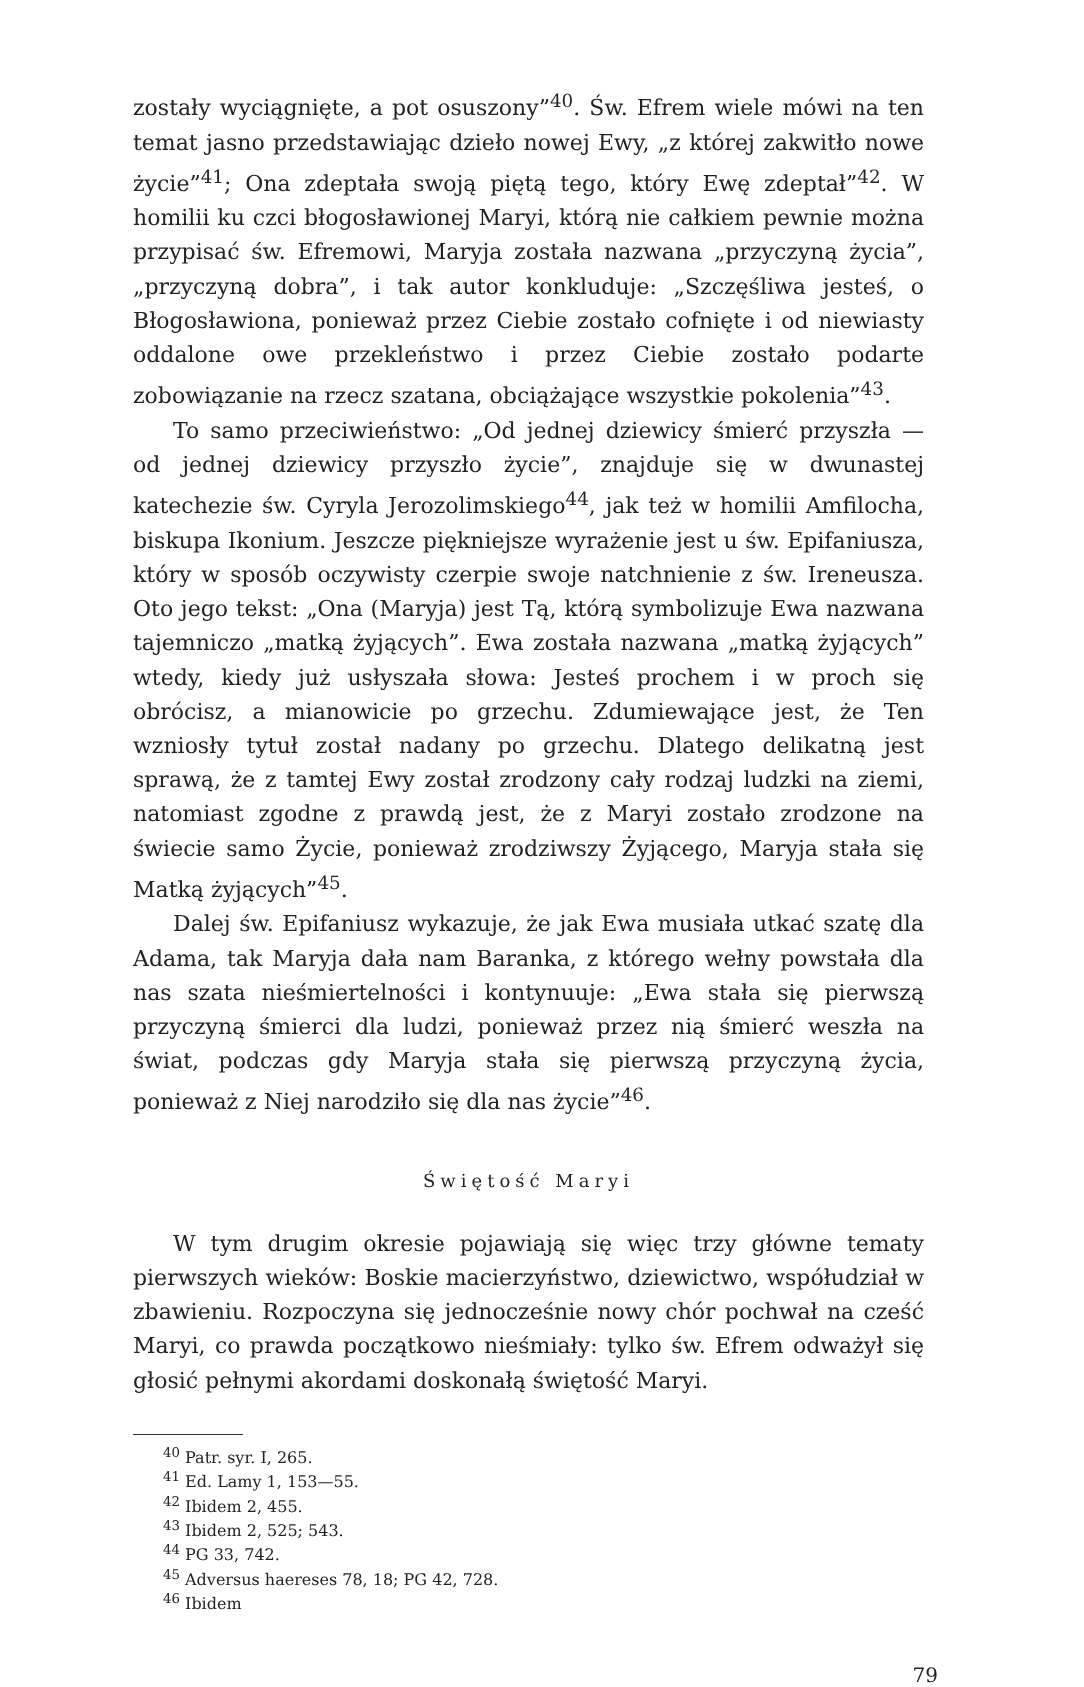zostały wyciągnięte, a pot osuszony”<sup>40</sup>. Św. Efrem wiele mówi na ten temat jasno przedstawiając dzieło nowej Ewy, „z której zakwitło nowe życie”<sup>41</sup>; Ona zdeptała swoją piętą tego, który Ewę zdeptał”<sup>42</sup>. W homilii ku czci błogosławionej Maryi, którą nie całkiem pewnie można przypisać św. Efremowi, Maryja została nazwana „przyczyną życia”, „przyczyną dobra”, i tak autor konkluduje: „Szczęśliwa jesteś, o Błogosławiona, ponieważ przez Ciebie zostało cofnięte i od niewiasty oddalone owe przekleństwo i przez Ciebie zostało podarte zobowiązanie na rzecz szatana, obciążające wszystkie pokolenia”<sup>43</sup>.
To samo przeciwieństwo: „Od jednej dziewicy śmierć przyszła — od jednej dziewicy przyszło życie”, znajduje się w dwunastej katechezie św. Cyryla Jerozolimskiego<sup>44</sup>, jak też w homilii Amfilocha, biskupa Ikonium. Jeszcze piękniejsze wyrażenie jest u św. Epifaniusza, który w sposób oczywisty czerpie swoje natchnienie z św. Ireneusza. Oto jego tekst: „Ona (Maryja) jest Tą, którą symbolizuje Ewa nazwana tajemniczo „matką żyjących”. Ewa została nazwana „matką żyjących” wtedy, kiedy już usłyszała słowa: Jesteś prochem i w proch się obrócisz, a mianowicie po grzechu. Zdumiewające jest, że Ten wzniosły tytuł został nadany po grzechu. Dlatego delikatną jest sprawą, że z tamtej Ewy został zrodzony cały rodzaj ludzki na ziemi, natomiast zgodne z prawdą jest, że z Maryi zostało zrodzone na świecie samo Życie, ponieważ zrodziwszy Żyjącego, Maryja stała się Matką żyjących”<sup>45</sup>.
Dalej św. Epifaniusz wykazuje, że jak Ewa musiała utkać szatę dla Adama, tak Maryja dała nam Baranka, z którego wełny powstała dla nas szata nieśmiertelności i kontynuuje: „Ewa stała się pierwszą przyczyną śmierci dla ludzi, ponieważ przez nią śmierć weszła na świat, podczas gdy Maryja stała się pierwszą przyczyną życia, ponieważ z Niej narodziło się dla nas życie”<sup>46</sup>.
Świętość Maryi
W tym drugim okresie pojawiają się więc trzy główne tematy pierwszych wieków: Boskie macierzyństwo, dziewictwo, współudział w zbawieniu. Rozpoczyna się jednocześnie nowy chór pochwał na cześć Maryi, co prawda początkowo nieśmiały: tylko św. Efrem odważył się głosić pełnymi akordami doskonałą świętość Maryi.
<sup>40</sup> Patr. syr. I, 265.
<sup>41</sup> Ed. Lamy 1, 153—55.
<sup>42</sup> Ibidem 2, 455.
<sup>43</sup> Ibidem 2, 525; 543.
<sup>44</sup> PG 33, 742.
<sup>45</sup> Adversus haereses 78, 18; PG 42, 728.
<sup>46</sup> Ibidem
79